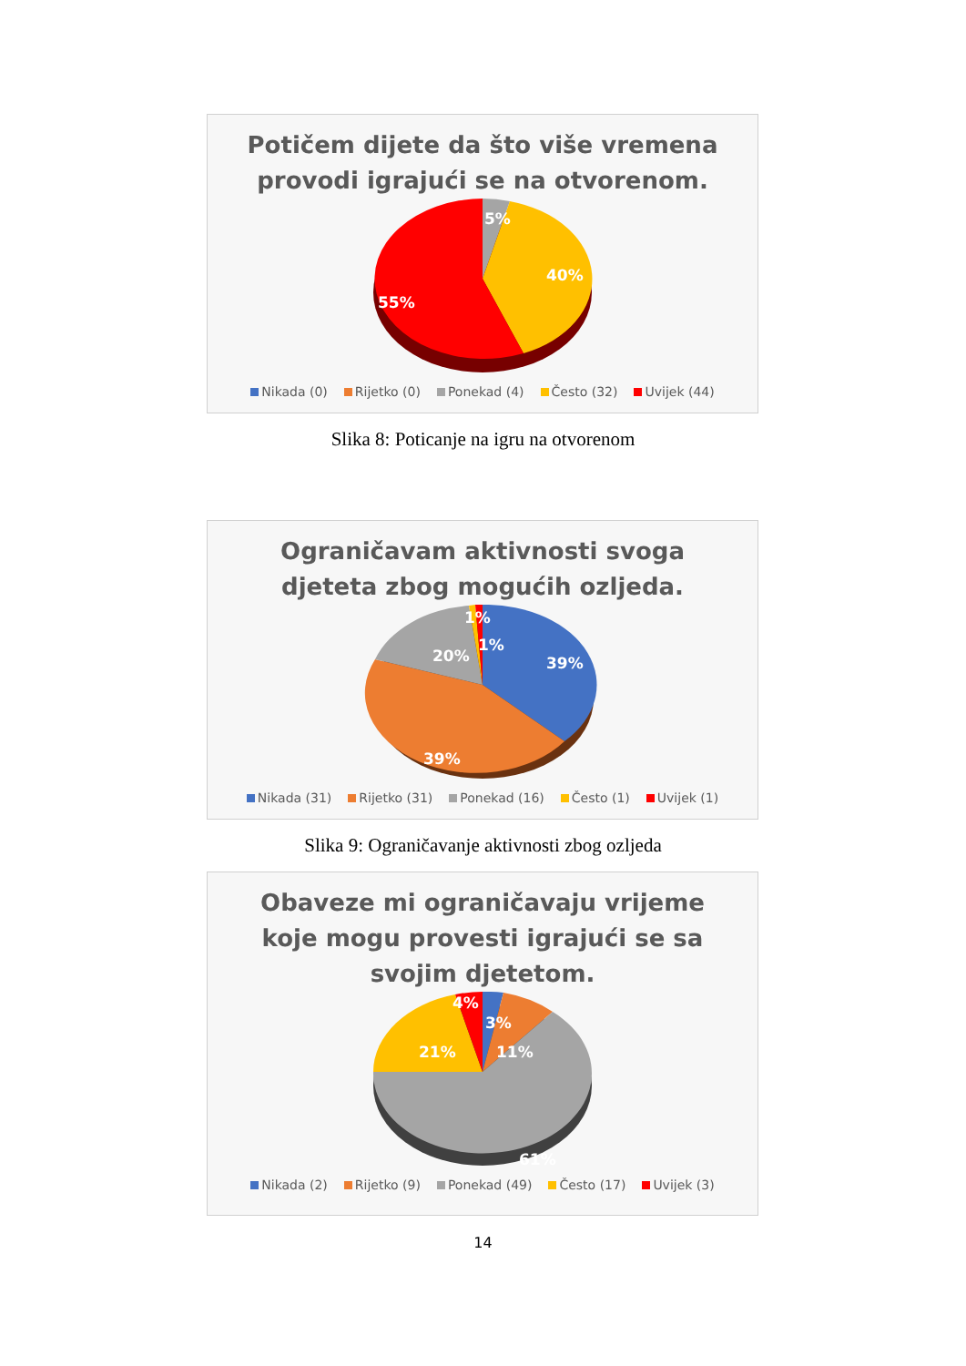Potičem dijete da što više vremena
provodi igrajući se na otvorenom.
5%
40%
55%
Nikada (0) Rijetko (0) Ponekad (4) Često (32) Uvijek (44)
Slika 8: Poticanje na igru na otvorenom
Ograničavam aktivnosti svoga
djeteta zbog mogućih ozljeda.
39%
39%
20%
1%
1%
Nikada (31) Rijetko (31) Ponekad (16) Često (1) Uvijek (1)
Slika 9: Ograničavanje aktivnosti zbog ozljeda
Obaveze mi ograničavaju vrijeme
koje mogu provesti igrajući se sa
svojim djetetom.
4%
3%
11%
21%
61%
Nikada (2) Rijetko (9) Ponekad (49) Često (17) Uvijek (3)
14